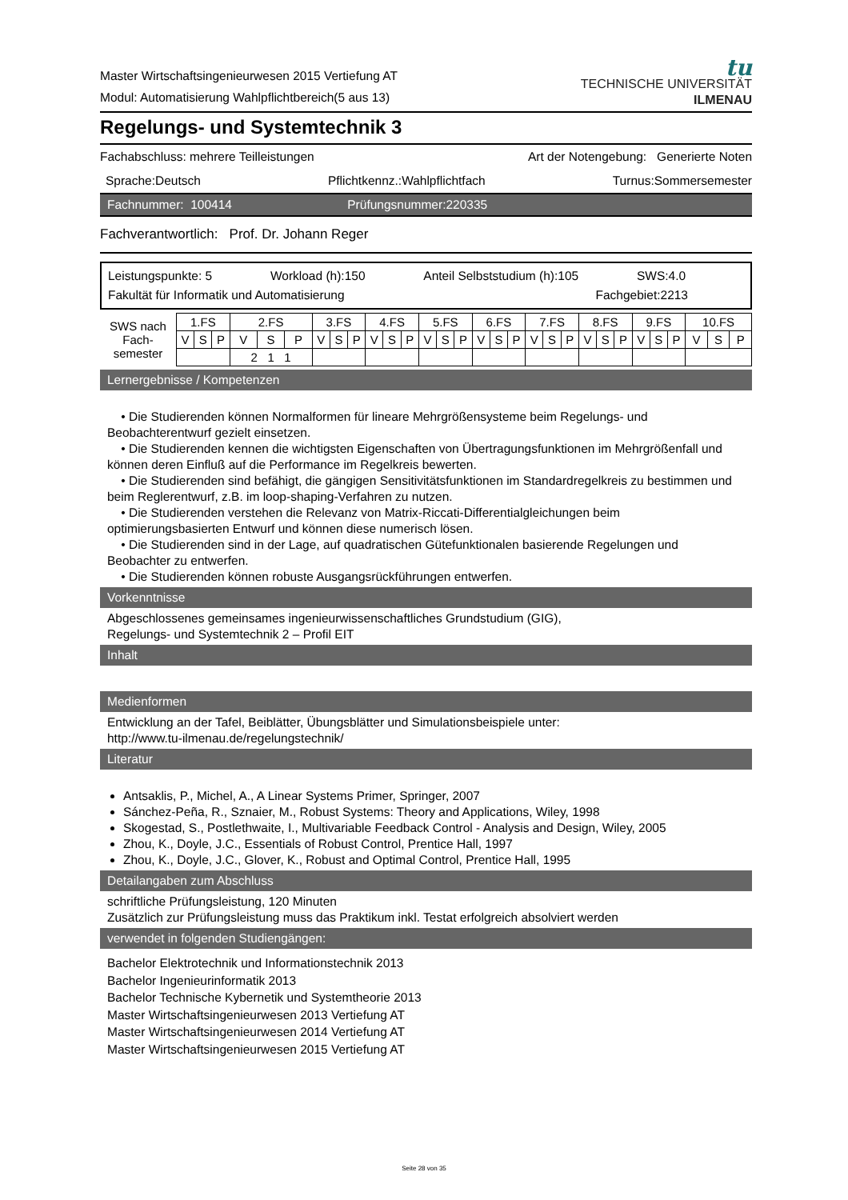Master Wirtschaftsingenieurwesen 2015 Vertiefung AT
Modul: Automatisierung Wahlpflichtbereich(5 aus 13)
tu
TECHNISCHE UNIVERSITÄT
ILMENAU
Regelungs- und Systemtechnik 3
Fachabschluss: mehrere Teilleistungen Art der Notengebung: Generierte Noten
Sprache:Deutsch Pflichtkennz.:Wahlpflichtfach Turnus:Sommersemester
Fachnummer: 100414 Prüfungsnummer:220335
Fachverantwortlich: Prof. Dr. Johann Reger
Leistungspunkte: 5 Workload (h):150 Anteil Selbststudium (h):105 SWS:4.0
Fakultät für Informatik und Automatisierung Fachgebiet:2213
| SWS nach Fach-semester | 1.FS | | | 2.FS | | | 3.FS | | | 4.FS | | | 5.FS | | | 6.FS | | | 7.FS | | | 8.FS | | | 9.FS | | | 10.FS | | |
| | V | S | P | V | S | P | V | S | P | V | S | P | V | S | P | V | S | P | V | S | P | V | S | P | V | S | P | V | S | P |
| | | | | 2 1 1 | | | | | | | | | | | | | | | | | | | | | | | | | | |
Lernergebnisse / Kompetenzen
• Die Studierenden können Normalformen für lineare Mehrgrößensysteme beim Regelungs- und Beobachterentwurf gezielt einsetzen.
• Die Studierenden kennen die wichtigsten Eigenschaften von Übertragungsfunktionen im Mehrgrößenfall und können deren Einfluß auf die Performance im Regelkreis bewerten.
• Die Studierenden sind befähigt, die gängigen Sensitivitätsfunktionen im Standardregelkreis zu bestimmen und beim Reglerentwurf, z.B. im loop-shaping-Verfahren zu nutzen.
• Die Studierenden verstehen die Relevanz von Matrix-Riccati-Differentialgleichungen beim optimierungsbasierten Entwurf und können diese numerisch lösen.
• Die Studierenden sind in der Lage, auf quadratischen Gütefunktionalen basierende Regelungen und Beobachter zu entwerfen.
• Die Studierenden können robuste Ausgangsrückführungen entwerfen.
Vorkenntnisse
Abgeschlossenes gemeinsames ingenieurwissenschaftliches Grundstudium (GIG),
Regelungs- und Systemtechnik 2 – Profil EIT
Inhalt
Medienformen
Entwicklung an der Tafel, Beiblätter, Übungsblätter und Simulationsbeispiele unter:
http://www.tu-ilmenau.de/regelungstechnik/
Literatur
Antsaklis, P., Michel, A., A Linear Systems Primer, Springer, 2007
Sánchez-Peña, R., Sznaier, M., Robust Systems: Theory and Applications, Wiley, 1998
Skogestad, S., Postlethwaite, I., Multivariable Feedback Control - Analysis and Design, Wiley, 2005
Zhou, K., Doyle, J.C., Essentials of Robust Control, Prentice Hall, 1997
Zhou, K., Doyle, J.C., Glover, K., Robust and Optimal Control, Prentice Hall, 1995
Detailangaben zum Abschluss
schriftliche Prüfungsleistung, 120 Minuten
Zusätzlich zur Prüfungsleistung muss das Praktikum inkl. Testat erfolgreich absolviert werden
verwendet in folgenden Studiengängen:
Bachelor Elektrotechnik und Informationstechnik 2013
Bachelor Ingenieurinformatik 2013
Bachelor Technische Kybernetik und Systemtheorie 2013
Master Wirtschaftsingenieurwesen 2013 Vertiefung AT
Master Wirtschaftsingenieurwesen 2014 Vertiefung AT
Master Wirtschaftsingenieurwesen 2015 Vertiefung AT
Seite 28 von 35